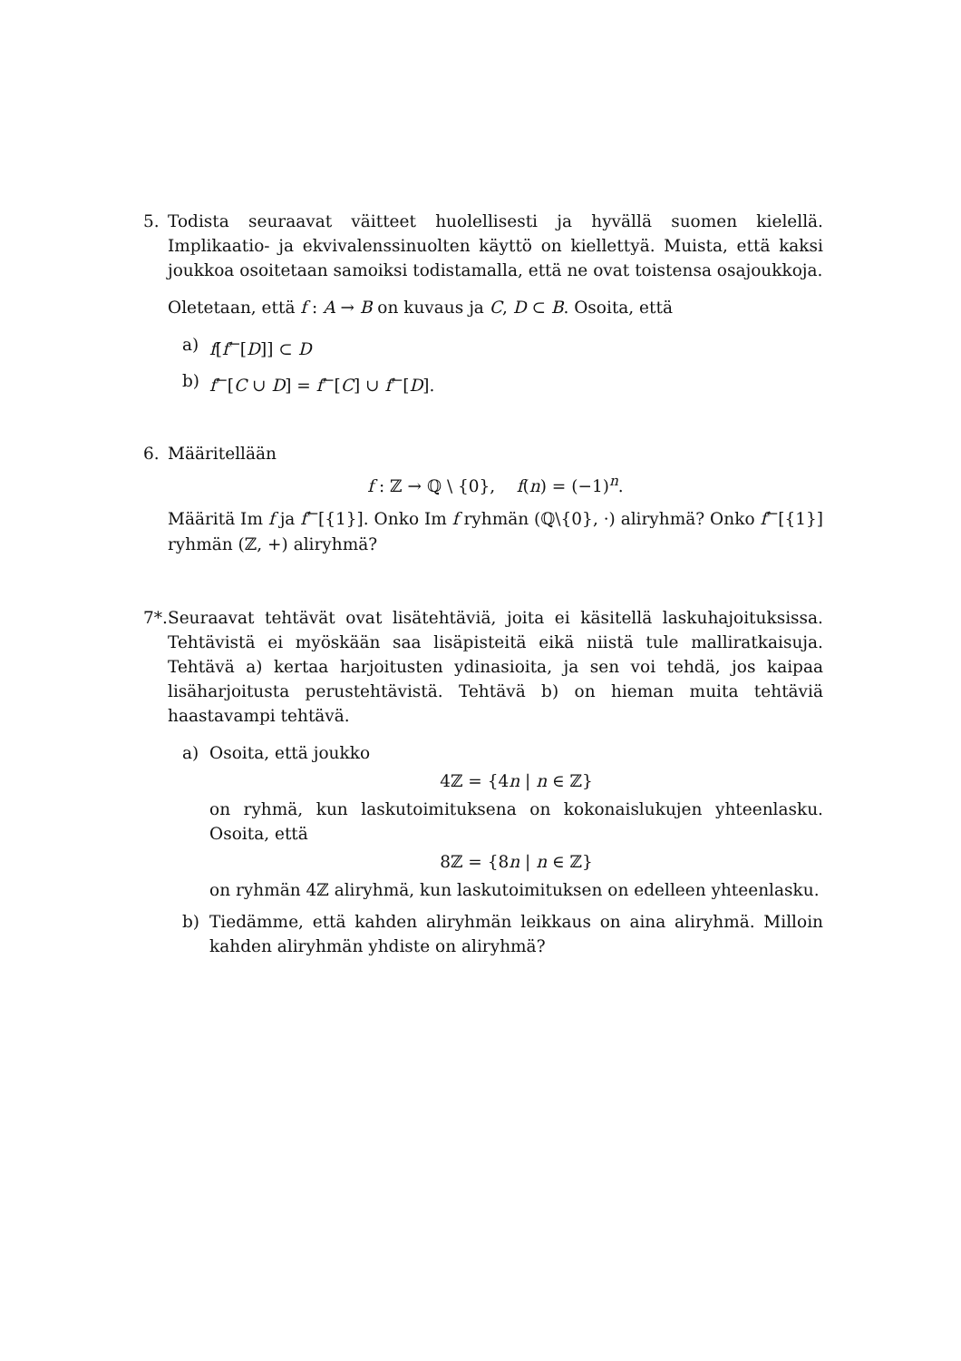5. Todista seuraavat väitteet huolellisesti ja hyvällä suomen kielellä. Implikaatio- ja ekvivalenssinuolten käyttö on kiellettyä. Muista, että kaksi joukkoa osoitetaan samoiksi todistamalla, että ne ovat toistensa osajoukkoja.
Oletetaan, että f : A → B on kuvaus ja C, D ⊂ B. Osoita, että
a) f[f<sup>←</sup>[D]] ⊂ D
b) f<sup>←</sup>[C ∪ D] = f<sup>←</sup>[C] ∪ f<sup>←</sup>[D].
6. Määritellään
f : ℤ → ℚ \ {0}, f(n) = (−1)<sup>n</sup>.
Määritä Im f ja f<sup>←</sup>[{1}]. Onko Im f ryhmän (ℚ\{0}, ·) aliryhmä? Onko f<sup>←</sup>[{1}] ryhmän (ℤ, +) aliryhmä?
7*.
Seuraavat tehtävät ovat lisätehtäviä, joita ei käsitellä laskuhajoituksissa. Tehtävistä ei myöskään saa lisäpisteitä eikä niistä tule malliratkaisuja. Tehtävä a) kertaa harjoitusten ydinasioita, ja sen voi tehdä, jos kaipaa lisäharjoitusta perustehtävistä. Tehtävä b) on hieman muita tehtäviä haastavampi tehtävä.
a) Osoita, että joukko
4ℤ = {4n | n ∈ ℤ}
on ryhmä, kun laskutoimituksena on kokonaislukujen yhteenlasku. Osoita, että
8ℤ = {8n | n ∈ ℤ}
on ryhmän 4ℤ aliryhmä, kun laskutoimituksen on edelleen yhteenlasku.
b) Tiedämme, että kahden aliryhmän leikkaus on aina aliryhmä. Milloin kahden aliryhmän yhdiste on aliryhmä?